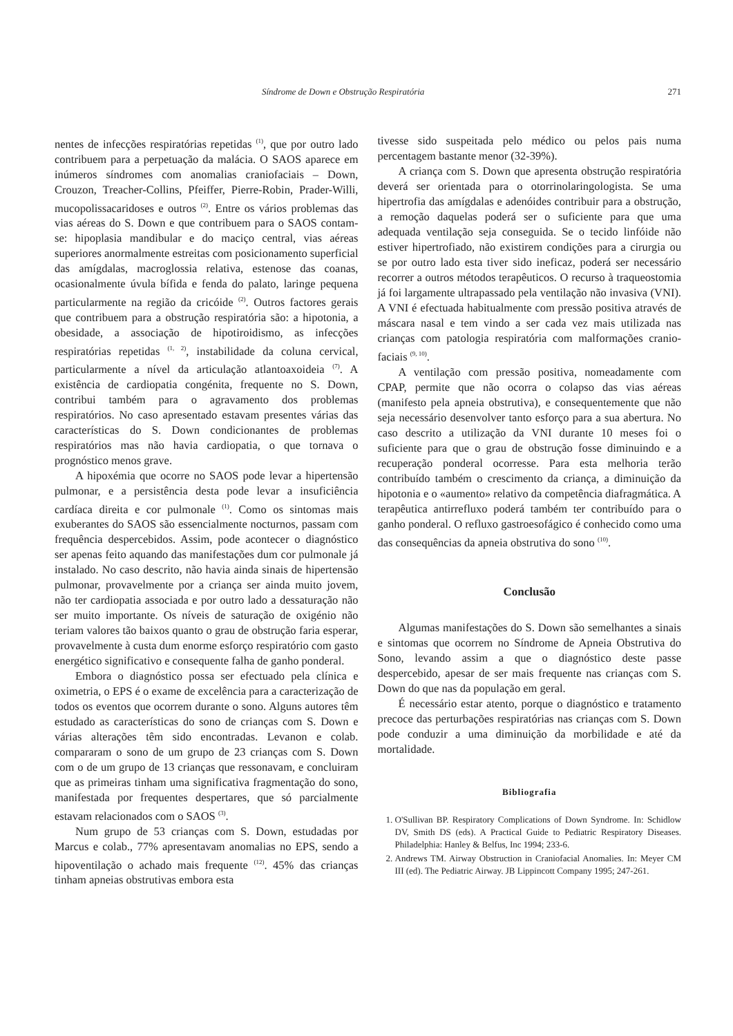Síndrome de Down e Obstrução Respiratória 271
nentes de infecções respiratórias repetidas <sup>(1)</sup>, que por outro lado contribuem para a perpetuação da malácia. O SAOS aparece em inúmeros síndromes com anomalias craniofaciais – Down, Crouzon, Treacher-Collins, Pfeiffer, Pierre-Robin, Prader-Willi, mucopolissacaridoses e outros <sup>(2)</sup>. Entre os vários problemas das vias aéreas do S. Down e que contribuem para o SAOS contam-se: hipoplasia mandibular e do maciço central, vias aéreas superiores anormalmente estreitas com posicionamento superficial das amígdalas, macroglossia relativa, estenose das coanas, ocasionalmente úvula bífida e fenda do palato, laringe pequena particularmente na região da cricóide <sup>(2)</sup>. Outros factores gerais que contribuem para a obstrução respiratória são: a hipotonia, a obesidade, a associação de hipotiroidismo, as infecções respiratórias repetidas <sup>(1, 2)</sup>, instabilidade da coluna cervical, particularmente a nível da articulação atlantoaxoideia <sup>(7)</sup>. A existência de cardiopatia congénita, frequente no S. Down, contribui também para o agravamento dos problemas respiratórios. No caso apresentado estavam presentes várias das características do S. Down condicionantes de problemas respiratórios mas não havia cardiopatia, o que tornava o prognóstico menos grave.
A hipoxémia que ocorre no SAOS pode levar a hipertensão pulmonar, e a persistência desta pode levar a insuficiência cardíaca direita e cor pulmonale <sup>(1)</sup>. Como os sintomas mais exuberantes do SAOS são essencialmente nocturnos, passam com frequência despercebidos. Assim, pode acontecer o diagnóstico ser apenas feito aquando das manifestações dum cor pulmonale já instalado. No caso descrito, não havia ainda sinais de hipertensão pulmonar, provavelmente por a criança ser ainda muito jovem, não ter cardiopatia associada e por outro lado a dessaturação não ser muito importante. Os níveis de saturação de oxigénio não teriam valores tão baixos quanto o grau de obstrução faria esperar, provavelmente à custa dum enorme esforço respiratório com gasto energético significativo e consequente falha de ganho ponderal.
Embora o diagnóstico possa ser efectuado pela clínica e oximetria, o EPS é o exame de excelência para a caracterização de todos os eventos que ocorrem durante o sono. Alguns autores têm estudado as características do sono de crianças com S. Down e várias alterações têm sido encontradas. Levanon e colab. compararam o sono de um grupo de 23 crianças com S. Down com o de um grupo de 13 crianças que ressonavam, e concluiram que as primeiras tinham uma significativa fragmentação do sono, manifestada por frequentes despertares, que só parcialmente estavam relacionados com o SAOS <sup>(3)</sup>.
Num grupo de 53 crianças com S. Down, estudadas por Marcus e colab., 77% apresentavam anomalias no EPS, sendo a hipoventilação o achado mais frequente <sup>(12)</sup>. 45% das crianças tinham apneias obstrutivas embora esta
tivesse sido suspeitada pelo médico ou pelos pais numa percentagem bastante menor (32-39%).
A criança com S. Down que apresenta obstrução respiratória deverá ser orientada para o otorrinolaringologista. Se uma hipertrofia das amígdalas e adenóides contribuir para a obstrução, a remoção daquelas poderá ser o suficiente para que uma adequada ventilação seja conseguida. Se o tecido linfóide não estiver hipertrofiado, não existirem condições para a cirurgia ou se por outro lado esta tiver sido ineficaz, poderá ser necessário recorrer a outros métodos terapêuticos. O recurso à traqueostomia já foi largamente ultrapassado pela ventilação não invasiva (VNI). A VNI é efectuada habitualmente com pressão positiva através de máscara nasal e tem vindo a ser cada vez mais utilizada nas crianças com patologia respiratória com malformações cranio-faciais <sup>(9, 10)</sup>.
A ventilação com pressão positiva, nomeadamente com CPAP, permite que não ocorra o colapso das vias aéreas (manifesto pela apneia obstrutiva), e consequentemente que não seja necessário desenvolver tanto esforço para a sua abertura. No caso descrito a utilização da VNI durante 10 meses foi o suficiente para que o grau de obstrução fosse diminuindo e a recuperação ponderal ocorresse. Para esta melhoria terão contribuído também o crescimento da criança, a diminuição da hipotonia e o «aumento» relativo da competência diafragmática. A terapêutica antirrefluxo poderá também ter contribuído para o ganho ponderal. O refluxo gastroesofágico é conhecido como uma das consequências da apneia obstrutiva do sono <sup>(10)</sup>.
Conclusão
Algumas manifestações do S. Down são semelhantes a sinais e sintomas que ocorrem no Síndrome de Apneia Obstrutiva do Sono, levando assim a que o diagnóstico deste passe despercebido, apesar de ser mais frequente nas crianças com S. Down do que nas da população em geral.
É necessário estar atento, porque o diagnóstico e tratamento precoce das perturbações respiratórias nas crianças com S. Down pode conduzir a uma diminuição da morbilidade e até da mortalidade.
Bibliografia
1. O'Sullivan BP. Respiratory Complications of Down Syndrome. In: Schidlow DV, Smith DS (eds). A Practical Guide to Pediatric Respiratory Diseases. Philadelphia: Hanley & Belfus, Inc 1994; 233-6.
2. Andrews TM. Airway Obstruction in Craniofacial Anomalies. In: Meyer CM III (ed). The Pediatric Airway. JB Lippincott Company 1995; 247-261.